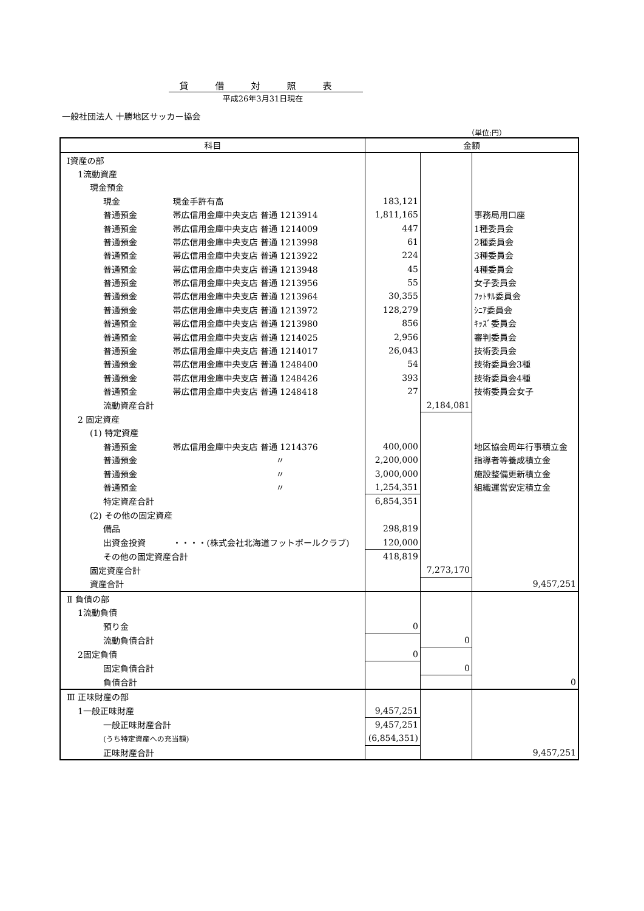貸借対照表
平成26年3月31日現在
一般社団法人 十勝地区サッカー協会
（単位:円）
| 科目 | 金額 | | |
| --- | --- | --- | --- |
| Ⅰ資産の部 | | | |
| 1流動資産 | | | |
| 現金預金 | | | |
| 現金 現金手許有高 | 183,121 | | |
| 普通預金 帯広信用金庫中央支店 普通 1213914 | 1,811,165 | | 事務局用口座 |
| 普通預金 帯広信用金庫中央支店 普通 1214009 | 447 | | 1種委員会 |
| 普通預金 帯広信用金庫中央支店 普通 1213998 | 61 | | 2種委員会 |
| 普通預金 帯広信用金庫中央支店 普通 1213922 | 224 | | 3種委員会 |
| 普通預金 帯広信用金庫中央支店 普通 1213948 | 45 | | 4種委員会 |
| 普通預金 帯広信用金庫中央支店 普通 1213956 | 55 | | 女子委員会 |
| 普通預金 帯広信用金庫中央支店 普通 1213964 | 30,355 | | ﾌｯﾄｻﾙ委員会 |
| 普通預金 帯広信用金庫中央支店 普通 1213972 | 128,279 | | ｼﾆｱ委員会 |
| 普通預金 帯広信用金庫中央支店 普通 1213980 | 856 | | ｷｯｽﾞ委員会 |
| 普通預金 帯広信用金庫中央支店 普通 1214025 | 2,956 | | 審判委員会 |
| 普通預金 帯広信用金庫中央支店 普通 1214017 | 26,043 | | 技術委員会 |
| 普通預金 帯広信用金庫中央支店 普通 1248400 | 54 | | 技術委員会3種 |
| 普通預金 帯広信用金庫中央支店 普通 1248426 | 393 | | 技術委員会4種 |
| 普通預金 帯広信用金庫中央支店 普通 1248418 | 27 | | 技術委員会女子 |
| 流動資産合計 | | 2,184,081 | |
| 2 固定資産 | | | |
| (1) 特定資産 | | | |
| 普通預金 帯広信用金庫中央支店 普通 1214376 | 400,000 | | 地区協会周年行事積立金 |
| 普通預金 〃 | 2,200,000 | | 指導者等養成積立金 |
| 普通預金 〃 | 3,000,000 | | 施設整備更新積立金 |
| 普通預金 〃 | 1,254,351 | | 組織運営安定積立金 |
| 特定資産合計 | 6,854,351 | | |
| (2) その他の固定資産 | | | |
| 備品 | 298,819 | | |
| 出資金投資 ・・・・(株式会社北海道フットボールクラブ) | 120,000 | | |
| その他の固定資産合計 | 418,819 | | |
| 固定資産合計 | | 7,273,170 | |
| 資産合計 | | | 9,457,251 |
| Ⅱ 負債の部 | | | |
| 1流動負債 | | | |
| 預り金 | 0 | | |
| 流動負債合計 | | 0 | |
| 2固定負債 | 0 | | |
| 固定負債合計 | | 0 | |
| 負債合計 | | | 0 |
| Ⅲ 正味財産の部 | | | |
| 1一般正味財産 | 9,457,251 | | |
| 一般正味財産合計 | 9,457,251 | | |
| (うち特定資産への充当額) | (6,854,351) | | |
| 正味財産合計 | | | 9,457,251 |